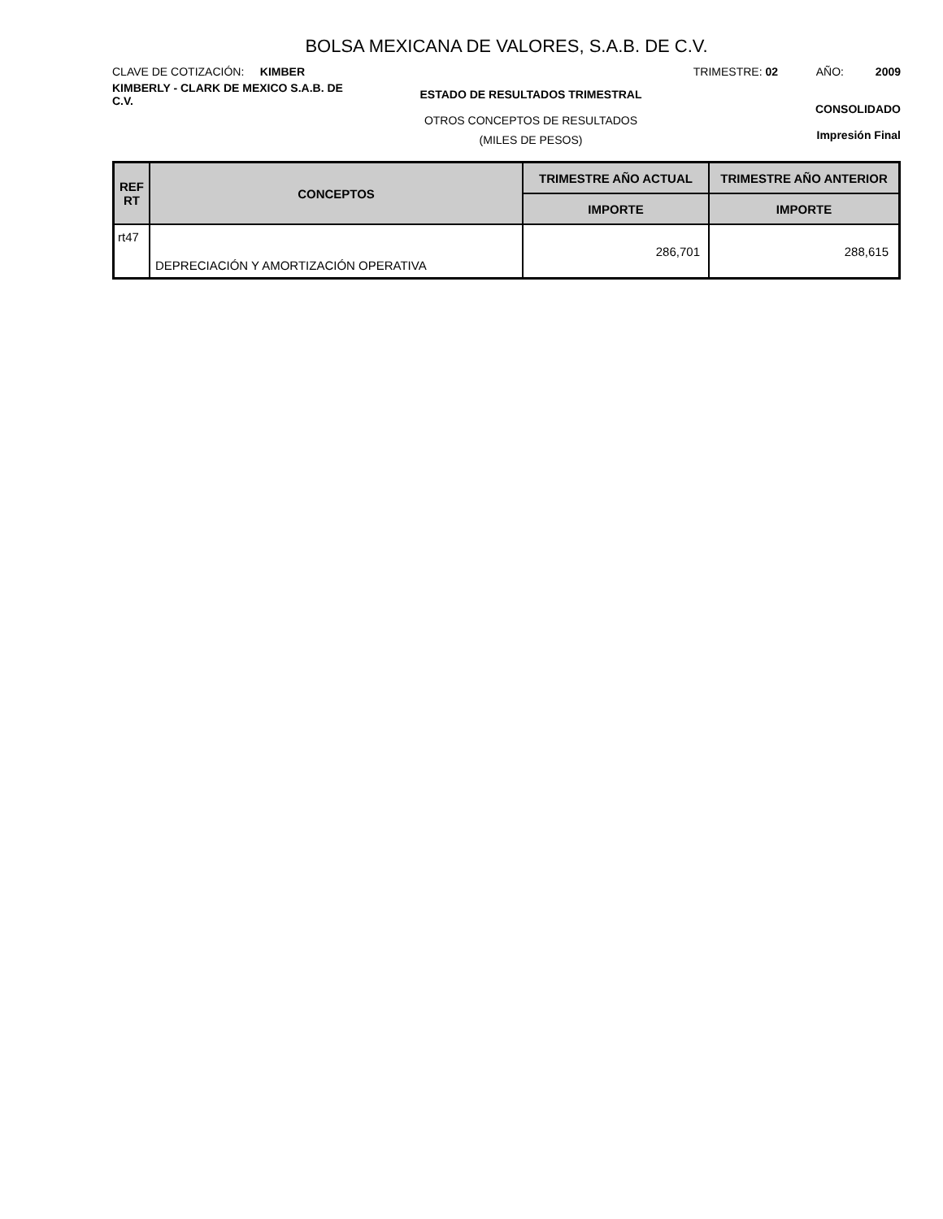BOLSA MEXICANA DE VALORES, S.A.B. DE C.V.
CLAVE DE COTIZACIÓN: KIMBER TRIMESTRE: 02 AÑO: 2009
KIMBERLY - CLARK DE MEXICO S.A.B. DE C.V.
ESTADO DE RESULTADOS TRIMESTRAL
OTROS CONCEPTOS DE RESULTADOS
(MILES DE PESOS)
CONSOLIDADO
Impresión Final
| REF RT | CONCEPTOS | TRIMESTRE AÑO ACTUAL | TRIMESTRE AÑO ANTERIOR |
| --- | --- | --- | --- |
| | | IMPORTE | IMPORTE |
| rt47 | DEPRECIACIÓN Y AMORTIZACIÓN OPERATIVA | 286,701 | 288,615 |